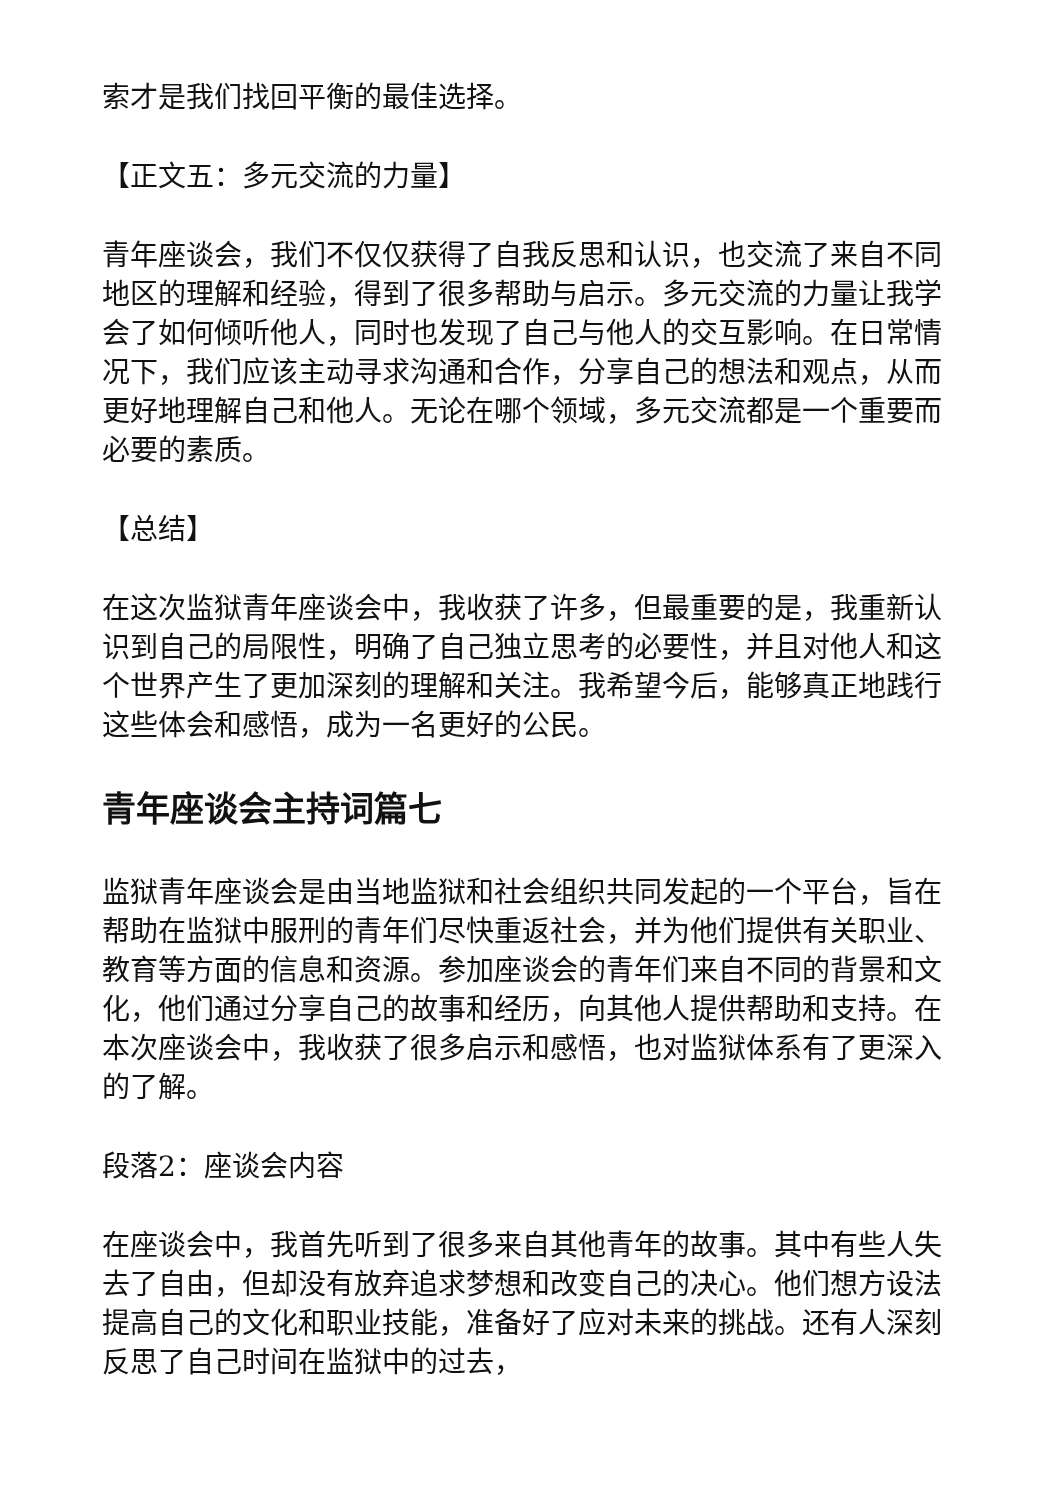索才是我们找回平衡的最佳选择。
【正文五：多元交流的力量】
青年座谈会，我们不仅仅获得了自我反思和认识，也交流了来自不同地区的理解和经验，得到了很多帮助与启示。多元交流的力量让我学会了如何倾听他人，同时也发现了自己与他人的交互影响。在日常情况下，我们应该主动寻求沟通和合作，分享自己的想法和观点，从而更好地理解自己和他人。无论在哪个领域，多元交流都是一个重要而必要的素质。
【总结】
在这次监狱青年座谈会中，我收获了许多，但最重要的是，我重新认识到自己的局限性，明确了自己独立思考的必要性，并且对他人和这个世界产生了更加深刻的理解和关注。我希望今后，能够真正地践行这些体会和感悟，成为一名更好的公民。
青年座谈会主持词篇七
监狱青年座谈会是由当地监狱和社会组织共同发起的一个平台，旨在帮助在监狱中服刑的青年们尽快重返社会，并为他们提供有关职业、教育等方面的信息和资源。参加座谈会的青年们来自不同的背景和文化，他们通过分享自己的故事和经历，向其他人提供帮助和支持。在本次座谈会中，我收获了很多启示和感悟，也对监狱体系有了更深入的了解。
段落2：座谈会内容
在座谈会中，我首先听到了很多来自其他青年的故事。其中有些人失去了自由，但却没有放弃追求梦想和改变自己的决心。他们想方设法提高自己的文化和职业技能，准备好了应对未来的挑战。还有人深刻反思了自己时间在监狱中的过去，